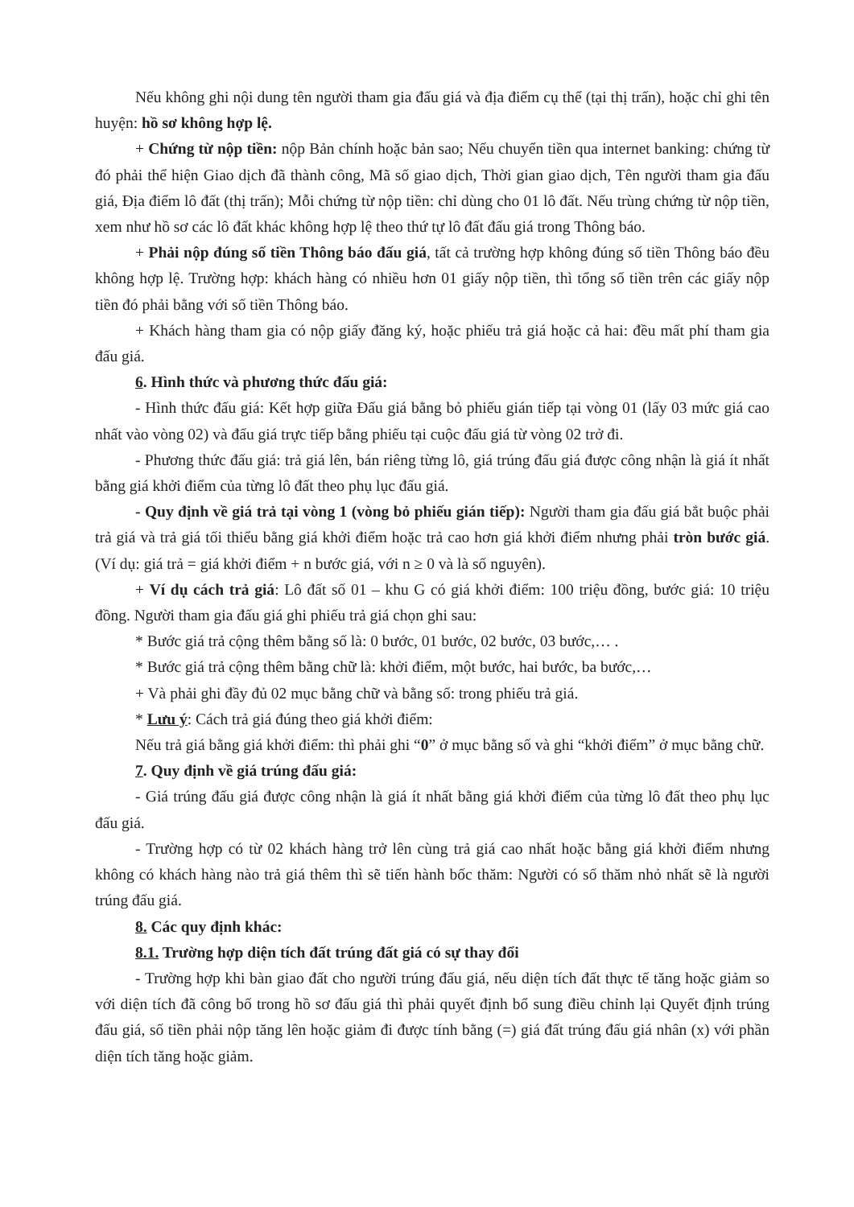Nếu không ghi nội dung tên người tham gia đấu giá và địa điểm cụ thể (tại thị trấn), hoặc chỉ ghi tên huyện: hồ sơ không hợp lệ.
+ Chứng từ nộp tiền: nộp Bản chính hoặc bản sao; Nếu chuyển tiền qua internet banking: chứng từ đó phải thể hiện Giao dịch đã thành công, Mã số giao dịch, Thời gian giao dịch, Tên người tham gia đấu giá, Địa điểm lô đất (thị trấn); Mỗi chứng từ nộp tiền: chỉ dùng cho 01 lô đất. Nếu trùng chứng từ nộp tiền, xem như hồ sơ các lô đất khác không hợp lệ theo thứ tự lô đất đấu giá trong Thông báo.
+ Phải nộp đúng số tiền Thông báo đấu giá, tất cả trường hợp không đúng số tiền Thông báo đều không hợp lệ. Trường hợp: khách hàng có nhiều hơn 01 giấy nộp tiền, thì tổng số tiền trên các giấy nộp tiền đó phải bằng với số tiền Thông báo.
+ Khách hàng tham gia có nộp giấy đăng ký, hoặc phiếu trả giá hoặc cả hai: đều mất phí tham gia đấu giá.
6. Hình thức và phương thức đấu giá:
- Hình thức đấu giá: Kết hợp giữa Đấu giá bằng bỏ phiếu gián tiếp tại vòng 01 (lấy 03 mức giá cao nhất vào vòng 02) và đấu giá trực tiếp bằng phiếu tại cuộc đấu giá từ vòng 02 trở đi.
- Phương thức đấu giá: trả giá lên, bán riêng từng lô, giá trúng đấu giá được công nhận là giá ít nhất bằng giá khởi điểm của từng lô đất theo phụ lục đấu giá.
- Quy định về giá trả tại vòng 1 (vòng bỏ phiếu gián tiếp): Người tham gia đấu giá bắt buộc phải trả giá và trả giá tối thiểu bằng giá khởi điểm hoặc trả cao hơn giá khởi điểm nhưng phải tròn bước giá. (Ví dụ: giá trả = giá khởi điểm + n bước giá, với n ≥ 0 và là số nguyên).
+ Ví dụ cách trả giá: Lô đất số 01 – khu G có giá khởi điểm: 100 triệu đồng, bước giá: 10 triệu đồng. Người tham gia đấu giá ghi phiếu trả giá chọn ghi sau:
* Bước giá trả cộng thêm bằng số là: 0 bước, 01 bước, 02 bước, 03 bước,… .
* Bước giá trả cộng thêm bằng chữ là: khởi điểm, một bước, hai bước, ba bước,…
+ Và phải ghi đầy đủ 02 mục bằng chữ và bằng số: trong phiếu trả giá.
* Lưu ý: Cách trả giá đúng theo giá khởi điểm:
Nếu trả giá bằng giá khởi điểm: thì phải ghi “0” ở mục bằng số và ghi “khởi điểm” ở mục bằng chữ.
7. Quy định về giá trúng đấu giá:
- Giá trúng đấu giá được công nhận là giá ít nhất bằng giá khởi điểm của từng lô đất theo phụ lục đấu giá.
- Trường hợp có từ 02 khách hàng trở lên cùng trả giá cao nhất hoặc bằng giá khởi điểm nhưng không có khách hàng nào trả giá thêm thì sẽ tiến hành bốc thăm: Người có số thăm nhỏ nhất sẽ là người trúng đấu giá.
8. Các quy định khác:
8.1. Trường hợp diện tích đất trúng đất giá có sự thay đổi
- Trường hợp khi bàn giao đất cho người trúng đấu giá, nếu diện tích đất thực tế tăng hoặc giảm so với diện tích đã công bố trong hồ sơ đấu giá thì phải quyết định bổ sung điều chỉnh lại Quyết định trúng đấu giá, số tiền phải nộp tăng lên hoặc giảm đi được tính bằng (=) giá đất trúng đấu giá nhân (x) với phần diện tích tăng hoặc giảm.